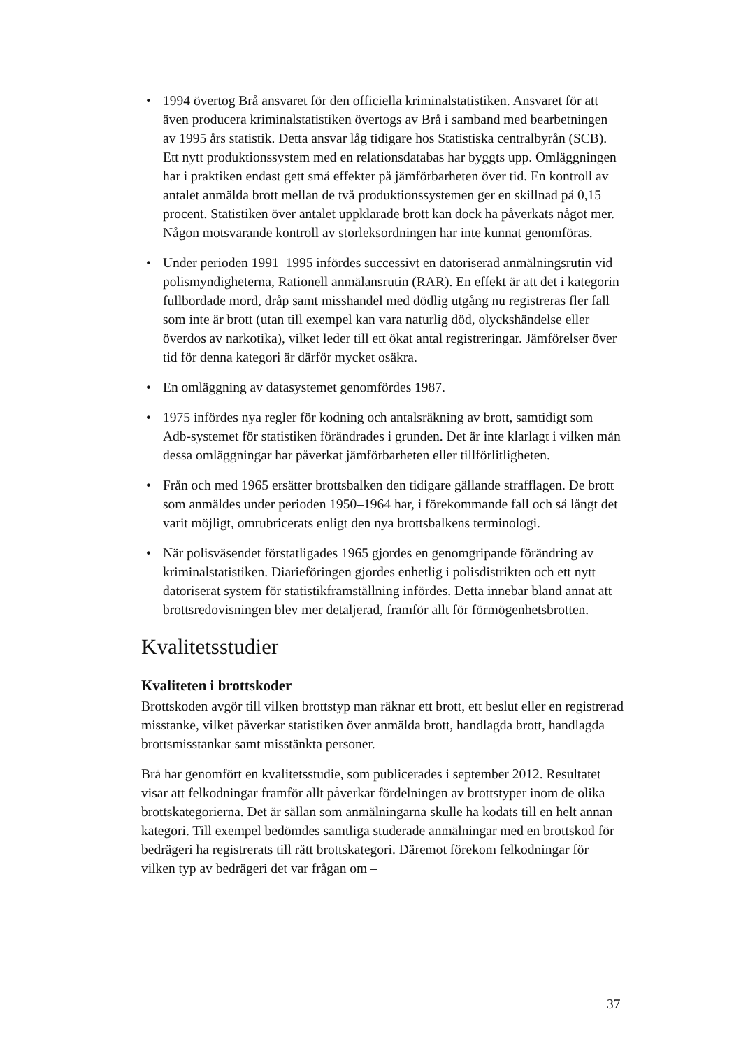• 1994 övertog Brå ansvaret för den officiella kriminalstatistiken. Ansvaret för att även producera kriminalstatistiken övertogs av Brå i samband med bearbetningen av 1995 års statistik. Detta ansvar låg tidigare hos Statistiska centralbyrån (SCB). Ett nytt produktionssystem med en relationsdatabas har byggts upp. Omläggningen har i praktiken endast gett små effekter på jämförbarheten över tid. En kontroll av antalet anmälda brott mellan de två produktionssystemen ger en skillnad på 0,15 procent. Statistiken över antalet uppklarade brott kan dock ha påverkats något mer. Någon motsvarande kontroll av storleksordningen har inte kunnat genomföras.
• Under perioden 1991–1995 infördes successivt en datoriserad anmälningsrutin vid polismyndigheterna, Rationell anmälansrutin (RAR). En effekt är att det i kategorin fullbordade mord, dråp samt misshandel med dödlig utgång nu registreras fler fall som inte är brott (utan till exempel kan vara naturlig död, olyckshändelse eller överdos av narkotika), vilket leder till ett ökat antal registreringar. Jämförelser över tid för denna kategori är därför mycket osäkra.
• En omläggning av datasystemet genomfördes 1987.
• 1975 infördes nya regler för kodning och antalsräkning av brott, samtidigt som Adb-systemet för statistiken förändrades i grunden. Det är inte klarlagt i vilken mån dessa omläggningar har påverkat jämförbarheten eller tillförlitligheten.
• Från och med 1965 ersätter brottsbalken den tidigare gällande strafflagen. De brott som anmäldes under perioden 1950–1964 har, i förekommande fall och så långt det varit möjligt, omrubricerats enligt den nya brottsbalkens terminologi.
• När polisväsendet förstatligades 1965 gjordes en genomgripande förändring av kriminalstatistiken. Diarieföringen gjordes enhetlig i polisdistrikten och ett nytt datoriserat system för statistikframställning infördes. Detta innebar bland annat att brottsredovisningen blev mer detaljerad, framför allt för förmögenhetsbrotten.
Kvalitetsstudier
Kvaliteten i brottskoder
Brottskoden avgör till vilken brottstyp man räknar ett brott, ett beslut eller en registrerad misstanke, vilket påverkar statistiken över anmälda brott, handlagda brott, handlagda brottsmisstankar samt misstänkta personer.
Brå har genomfört en kvalitetsstudie, som publicerades i september 2012. Resultatet visar att felkodningar framför allt påverkar fördelningen av brottstyper inom de olika brottskategorierna. Det är sällan som anmälningarna skulle ha kodats till en helt annan kategori. Till exempel bedömdes samtliga studerade anmälningar med en brottskod för bedrägeri ha registrerats till rätt brottskategori. Däremot förekom felkodningar för vilken typ av bedrägeri det var frågan om –
37